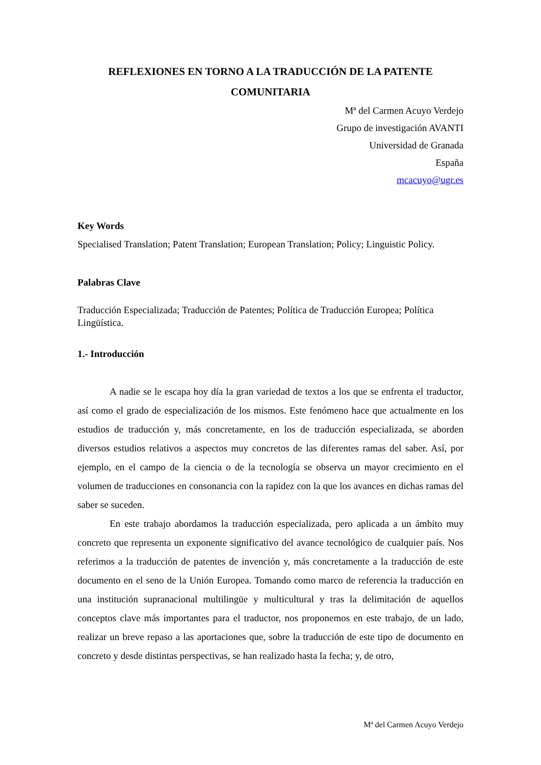REFLEXIONES EN TORNO A LA TRADUCCIÓN DE LA PATENTE COMUNITARIA
Mª del Carmen Acuyo Verdejo
Grupo de investigación AVANTI
Universidad de Granada
España
mcacuyo@ugr.es
Key Words
Specialised Translation; Patent Translation; European Translation; Policy; Linguistic Policy.
Palabras Clave
Traducción Especializada; Traducción de Patentes; Política de Traducción Europea; Política Lingüística.
1.- Introducción
A nadie se le escapa hoy día la gran variedad de textos a los que se enfrenta el traductor, así como el grado de especialización de los mismos. Este fenómeno hace que actualmente en los estudios de traducción y, más concretamente, en los de traducción especializada, se aborden diversos estudios relativos a aspectos muy concretos de las diferentes ramas del saber. Así, por ejemplo, en el campo de la ciencia o de la tecnología se observa un mayor crecimiento en el volumen de traducciones en consonancia con la rapidez con la que los avances en dichas ramas del saber se suceden.
En este trabajo abordamos la traducción especializada, pero aplicada a un ámbito muy concreto que representa un exponente significativo del avance tecnológico de cualquier país. Nos referimos a la traducción de patentes de invención y, más concretamente a la traducción de este documento en el seno de la Unión Europea. Tomando como marco de referencia la traducción en una institución supranacional multilingüe y multicultural y tras la delimitación de aquellos conceptos clave más importantes para el traductor, nos proponemos en este trabajo, de un lado, realizar un breve repaso a las aportaciones que, sobre la traducción de este tipo de documento en concreto y desde distintas perspectivas, se han realizado hasta la fecha; y, de otro,
Mª del Carmen Acuyo Verdejo